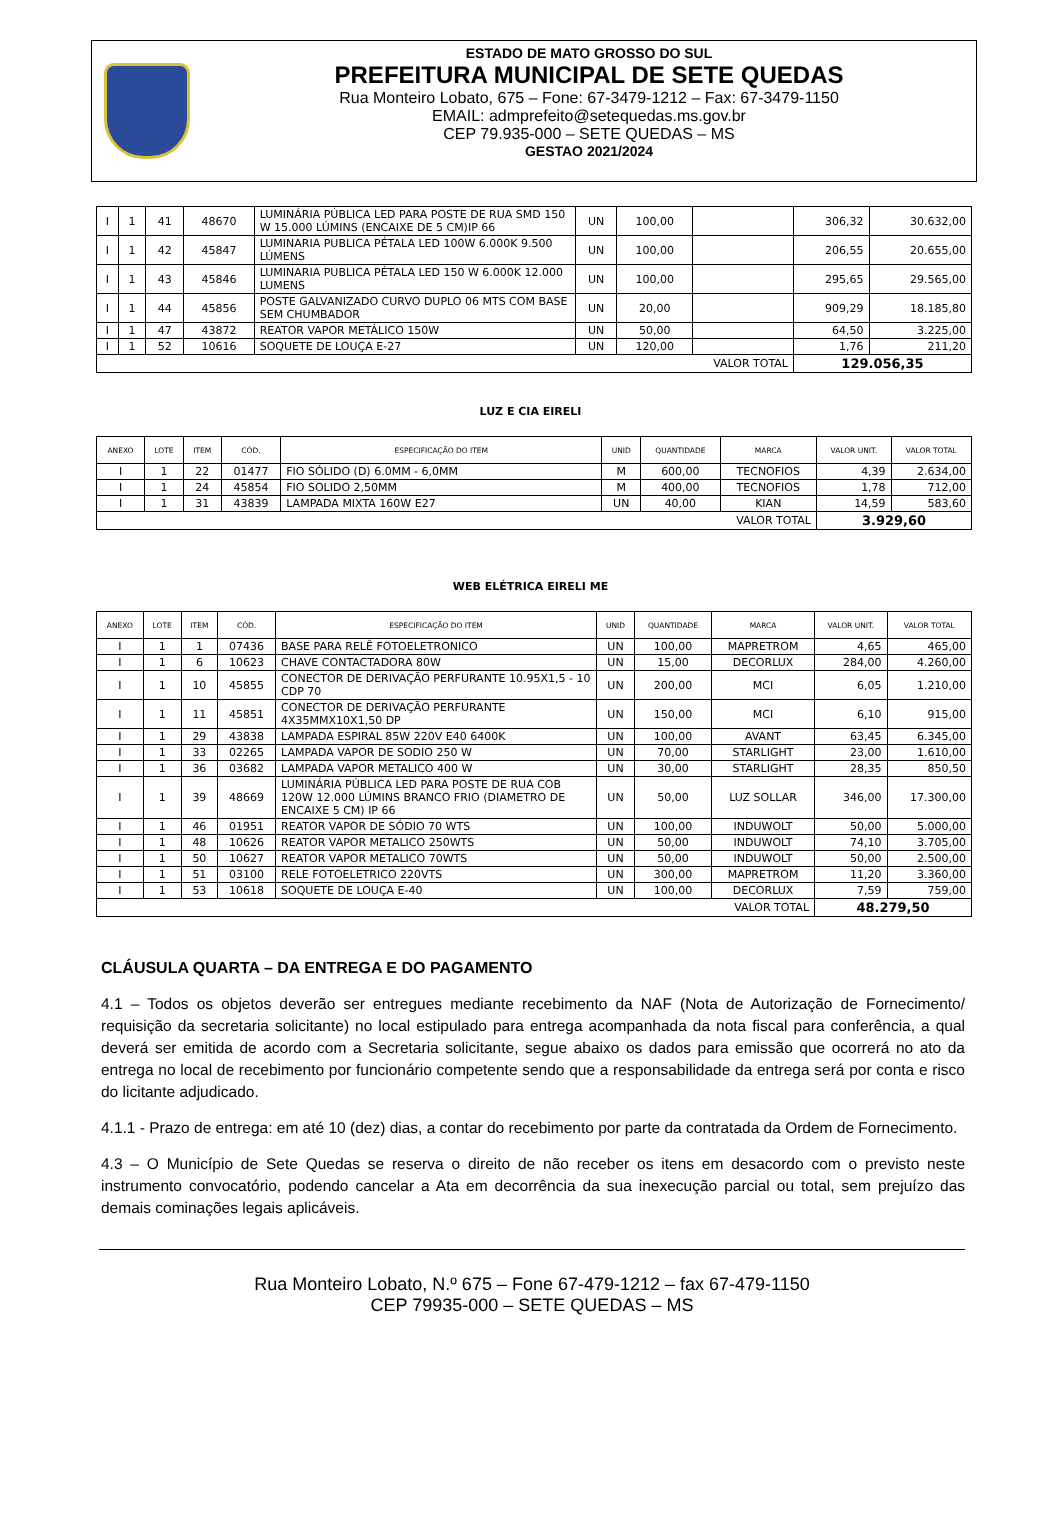ESTADO DE MATO GROSSO DO SUL
PREFEITURA MUNICIPAL DE SETE QUEDAS
Rua Monteiro Lobato, 675 – Fone: 67-3479-1212 – Fax: 67-3479-1150
EMAIL: admprefeito@setequedas.ms.gov.br
CEP 79.935-000 – SETE QUEDAS – MS
GESTAO 2021/2024
| I | 1 | 41 | 48670 | LUMINÁRIA PÚBLICA LED PARA POSTE DE RUA SMD 150 W 15.000 LÚMINS (ENCAIXE DE 5 CM)IP 66 | UN | 100,00 | | 306,32 | 30.632,00 |
| I | 1 | 42 | 45847 | LUMINARIA PUBLICA PÉTALA LED 100W 6.000K 9.500 LÚMENS | UN | 100,00 | | 206,55 | 20.655,00 |
| I | 1 | 43 | 45846 | LUMINARIA PUBLICA PÉTALA LED 150 W 6.000K 12.000 LUMENS | UN | 100,00 | | 295,65 | 29.565,00 |
| I | 1 | 44 | 45856 | POSTE GALVANIZADO CURVO DUPLO 06 MTS COM BASE SEM CHUMBADOR | UN | 20,00 | | 909,29 | 18.185,80 |
| I | 1 | 47 | 43872 | REATOR VAPOR METÁLICO 150W | UN | 50,00 | | 64,50 | 3.225,00 |
| I | 1 | 52 | 10616 | SOQUETE DE LOUÇA E-27 | UN | 120,00 | | 1,76 | 211,20 |
| VALOR TOTAL | | | | | | | | 129.056,35 | |
LUZ E CIA EIRELI
| ANEXO | LOTE | ITEM | CÓD. | ESPECIFICAÇÃO DO ITEM | UNID | QUANTIDADE | MARCA | VALOR UNIT. | VALOR TOTAL |
| --- | --- | --- | --- | --- | --- | --- | --- | --- | --- |
| I | 1 | 22 | 01477 | FIO SÓLIDO (D) 6.0MM - 6,0MM | M | 600,00 | TECNOFIOS | 4,39 | 2.634,00 |
| I | 1 | 24 | 45854 | FIO SOLIDO 2,50MM | M | 400,00 | TECNOFIOS | 1,78 | 712,00 |
| I | 1 | 31 | 43839 | LAMPADA MIXTA 160W E27 | UN | 40,00 | KIAN | 14,59 | 583,60 |
| VALOR TOTAL | | | | | | | | 3.929,60 | |
WEB ELÉTRICA EIRELI ME
| ANEXO | LOTE | ITEM | CÓD. | ESPECIFICAÇÃO DO ITEM | UNID | QUANTIDADE | MARCA | VALOR UNIT. | VALOR TOTAL |
| --- | --- | --- | --- | --- | --- | --- | --- | --- | --- |
| I | 1 | 1 | 07436 | BASE PARA RELÊ FOTOELETRONICO | UN | 100,00 | MAPRETROM | 4,65 | 465,00 |
| I | 1 | 6 | 10623 | CHAVE CONTACTADORA 80W | UN | 15,00 | DECORLUX | 284,00 | 4.260,00 |
| I | 1 | 10 | 45855 | CONECTOR DE DERIVAÇÃO PERFURANTE 10.95X1,5 - 10 CDP 70 | UN | 200,00 | MCI | 6,05 | 1.210,00 |
| I | 1 | 11 | 45851 | CONECTOR DE DERIVAÇÃO PERFURANTE 4X35MMX10X1,50 DP | UN | 150,00 | MCI | 6,10 | 915,00 |
| I | 1 | 29 | 43838 | LAMPADA ESPIRAL 85W 220V E40 6400K | UN | 100,00 | AVANT | 63,45 | 6.345,00 |
| I | 1 | 33 | 02265 | LAMPADA VAPOR DE SODIO 250 W | UN | 70,00 | STARLIGHT | 23,00 | 1.610,00 |
| I | 1 | 36 | 03682 | LAMPADA VAPOR METALICO 400 W | UN | 30,00 | STARLIGHT | 28,35 | 850,50 |
| I | 1 | 39 | 48669 | LUMINÁRIA PÚBLICA LED PARA POSTE DE RUA COB 120W 12.000 LÚMINS BRANCO FRIO (DIAMETRO DE ENCAIXE 5 CM) IP 66 | UN | 50,00 | LUZ SOLLAR | 346,00 | 17.300,00 |
| I | 1 | 46 | 01951 | REATOR VAPOR DE SÓDIO 70 WTS | UN | 100,00 | INDUWOLT | 50,00 | 5.000,00 |
| I | 1 | 48 | 10626 | REATOR VAPOR METALICO 250WTS | UN | 50,00 | INDUWOLT | 74,10 | 3.705,00 |
| I | 1 | 50 | 10627 | REATOR VAPOR METALICO 70WTS | UN | 50,00 | INDUWOLT | 50,00 | 2.500,00 |
| I | 1 | 51 | 03100 | RELE FOTOELETRICO 220VTS | UN | 300,00 | MAPRETROM | 11,20 | 3.360,00 |
| I | 1 | 53 | 10618 | SOQUETE DE LOUÇA E-40 | UN | 100,00 | DECORLUX | 7,59 | 759,00 |
| VALOR TOTAL | | | | | | | | 48.279,50 | |
CLÁUSULA QUARTA – DA ENTREGA E DO PAGAMENTO
4.1 – Todos os objetos deverão ser entregues mediante recebimento da NAF (Nota de Autorização de Fornecimento/ requisição da secretaria solicitante) no local estipulado para entrega acompanhada da nota fiscal para conferência, a qual deverá ser emitida de acordo com a Secretaria solicitante, segue abaixo os dados para emissão que ocorrerá no ato da entrega no local de recebimento por funcionário competente sendo que a responsabilidade da entrega será por conta e risco do licitante adjudicado.
4.1.1 - Prazo de entrega: em até 10 (dez) dias, a contar do recebimento por parte da contratada da Ordem de Fornecimento.
4.3 – O Município de Sete Quedas se reserva o direito de não receber os itens em desacordo com o previsto neste instrumento convocatório, podendo cancelar a Ata em decorrência da sua inexecução parcial ou total, sem prejuízo das demais cominações legais aplicáveis.
Rua Monteiro Lobato, N.º 675 – Fone 67-479-1212 – fax 67-479-1150
CEP 79935-000 – SETE QUEDAS – MS